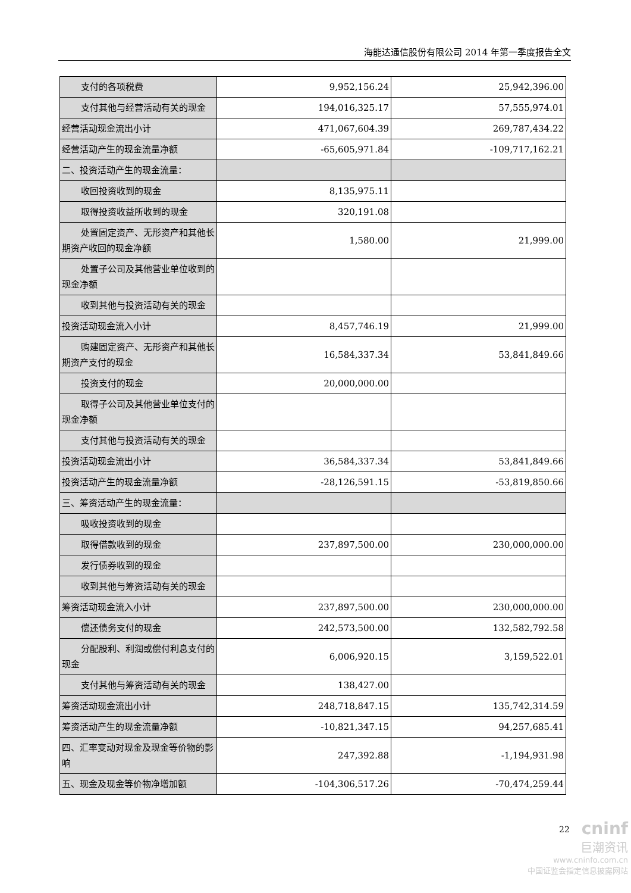海能达通信股份有限公司 2014 年第一季度报告全文
| 支付的各项税费 | 9,952,156.24 | 25,942,396.00 |
| 支付其他与经营活动有关的现金 | 194,016,325.17 | 57,555,974.01 |
| 经营活动现金流出小计 | 471,067,604.39 | 269,787,434.22 |
| 经营活动产生的现金流量净额 | -65,605,971.84 | -109,717,162.21 |
| 二、投资活动产生的现金流量： | | |
| 收回投资收到的现金 | 8,135,975.11 | |
| 取得投资收益所收到的现金 | 320,191.08 | |
| 处置固定资产、无形资产和其他长期资产收回的现金净额 | 1,580.00 | 21,999.00 |
| 处置子公司及其他营业单位收到的现金净额 | | |
| 收到其他与投资活动有关的现金 | | |
| 投资活动现金流入小计 | 8,457,746.19 | 21,999.00 |
| 购建固定资产、无形资产和其他长期资产支付的现金 | 16,584,337.34 | 53,841,849.66 |
| 投资支付的现金 | 20,000,000.00 | |
| 取得子公司及其他营业单位支付的现金净额 | | |
| 支付其他与投资活动有关的现金 | | |
| 投资活动现金流出小计 | 36,584,337.34 | 53,841,849.66 |
| 投资活动产生的现金流量净额 | -28,126,591.15 | -53,819,850.66 |
| 三、筹资活动产生的现金流量： | | |
| 吸收投资收到的现金 | | |
| 取得借款收到的现金 | 237,897,500.00 | 230,000,000.00 |
| 发行债券收到的现金 | | |
| 收到其他与筹资活动有关的现金 | | |
| 筹资活动现金流入小计 | 237,897,500.00 | 230,000,000.00 |
| 偿还债务支付的现金 | 242,573,500.00 | 132,582,792.58 |
| 分配股利、利润或偿付利息支付的现金 | 6,006,920.15 | 3,159,522.01 |
| 支付其他与筹资活动有关的现金 | 138,427.00 | |
| 筹资活动现金流出小计 | 248,718,847.15 | 135,742,314.59 |
| 筹资活动产生的现金流量净额 | -10,821,347.15 | 94,257,685.41 |
| 四、汇率变动对现金及现金等价物的影响 | 247,392.88 | -1,194,931.98 |
| 五、现金及现金等价物净增加额 | -104,306,517.26 | -70,474,259.44 |
22
cninf
巨潮资讯
www.cninfo.com.cn
中国证监会指定信息披露网站